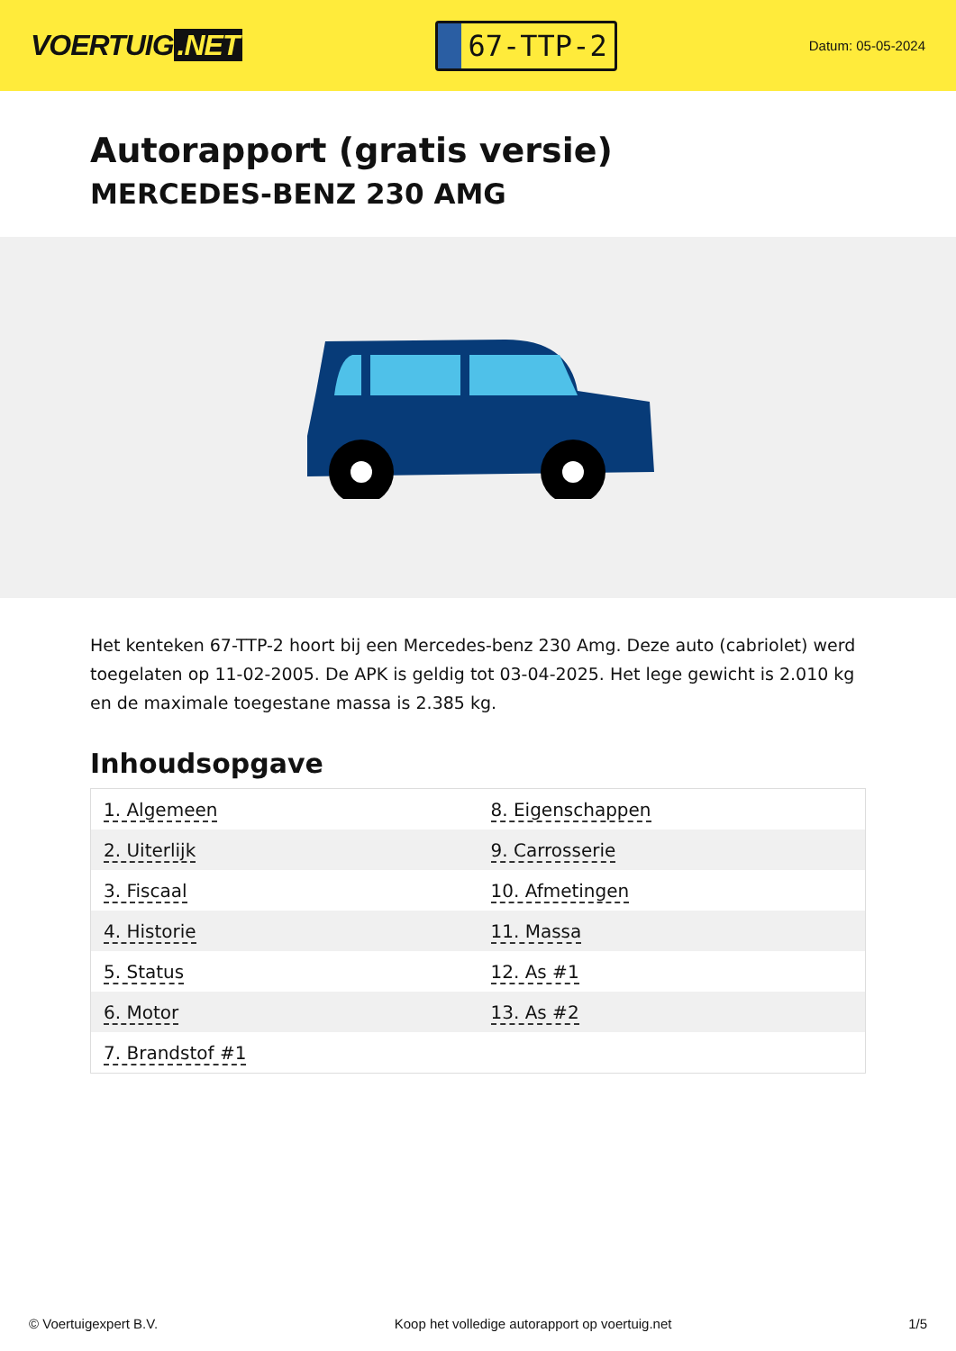VOERTUIG.NET
67-TTP-2
Datum: 05-05-2024
Autorapport (gratis versie)
MERCEDES-BENZ 230 AMG
Het kenteken 67-TTP-2 hoort bij een Mercedes-benz 230 Amg. Deze auto (cabriolet) werd toegelaten op 11-02-2005. De APK is geldig tot 03-04-2025. Het lege gewicht is 2.010 kg en de maximale toegestane massa is 2.385 kg.
Inhoudsopgave
| 1. Algemeen | 8. Eigenschappen |
| 2. Uiterlijk | 9. Carrosserie |
| 3. Fiscaal | 10. Afmetingen |
| 4. Historie | 11. Massa |
| 5. Status | 12. As #1 |
| 6. Motor | 13. As #2 |
| 7. Brandstof #1 | |
© Voertuigexpert B.V. Koop het volledige autorapport op voertuig.net 1/5